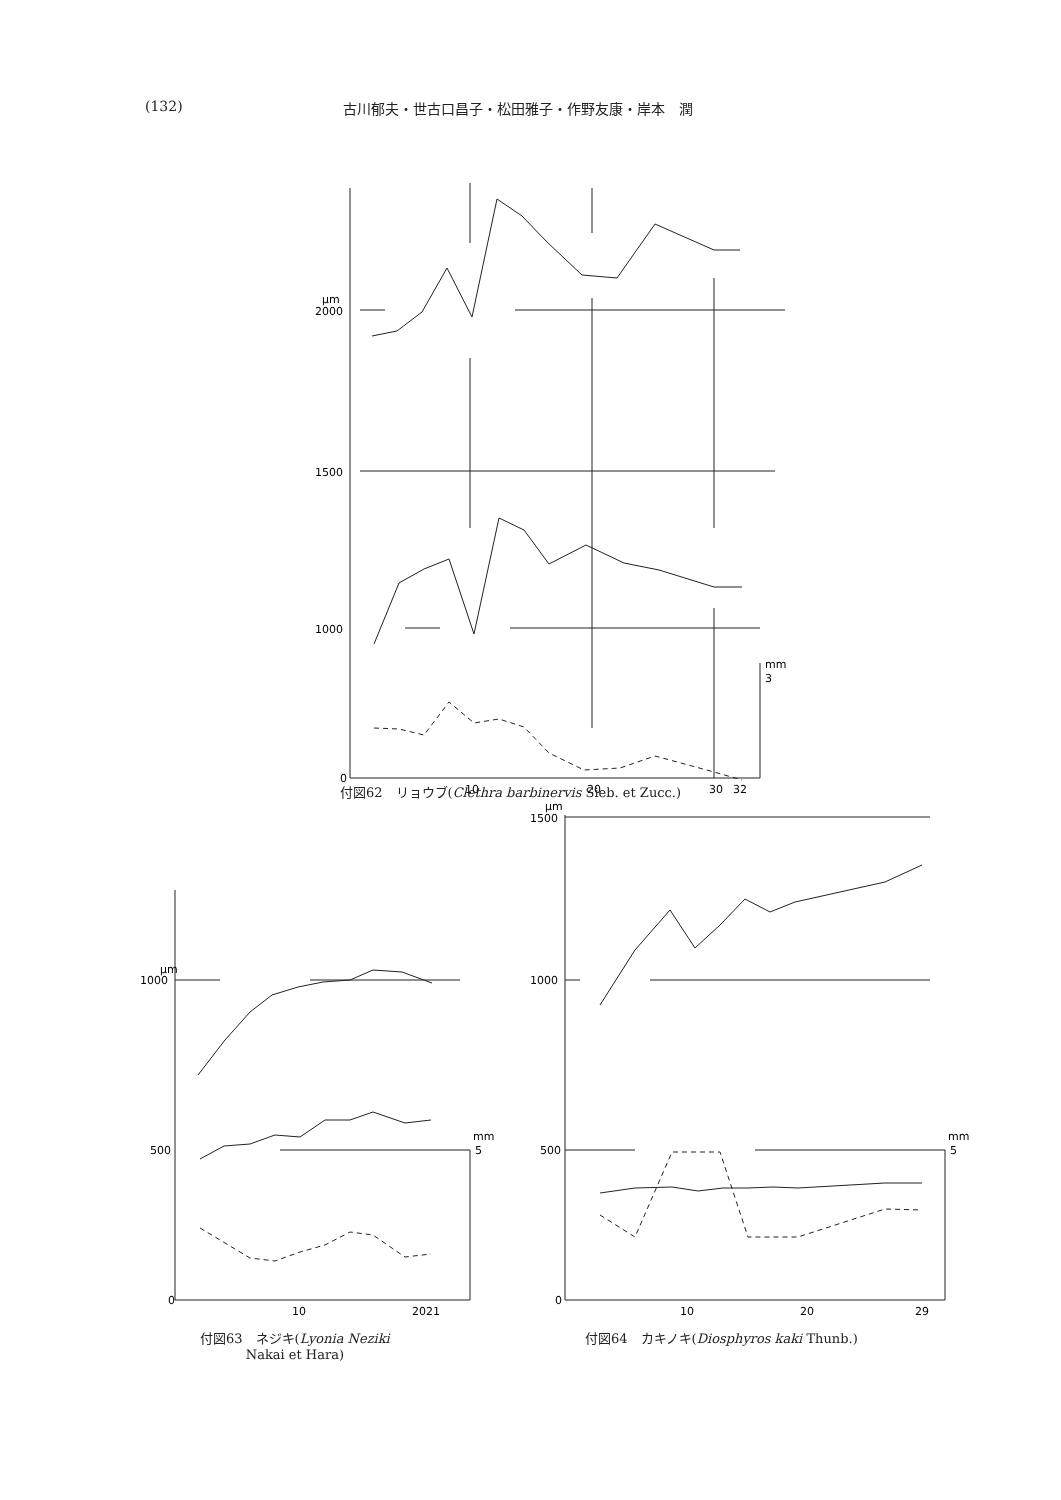(132) 古川郁夫・世古口昌子・松田雅子・作野友康・岸本　潤
μm
2000
1500
1000
0
10
20
30
32
mm
3
付図62　リョウブ(Clethra barbinervis Sieb. et Zucc.)
μm
1000
500
0
10
2021
mm
5
μm
1500
1000
500
0
10
20
29
mm
5
付図63　ネジキ(Lyonia Neziki
Nakai et Hara)
付図64　カキノキ(Diosphyros kaki Thunb.)